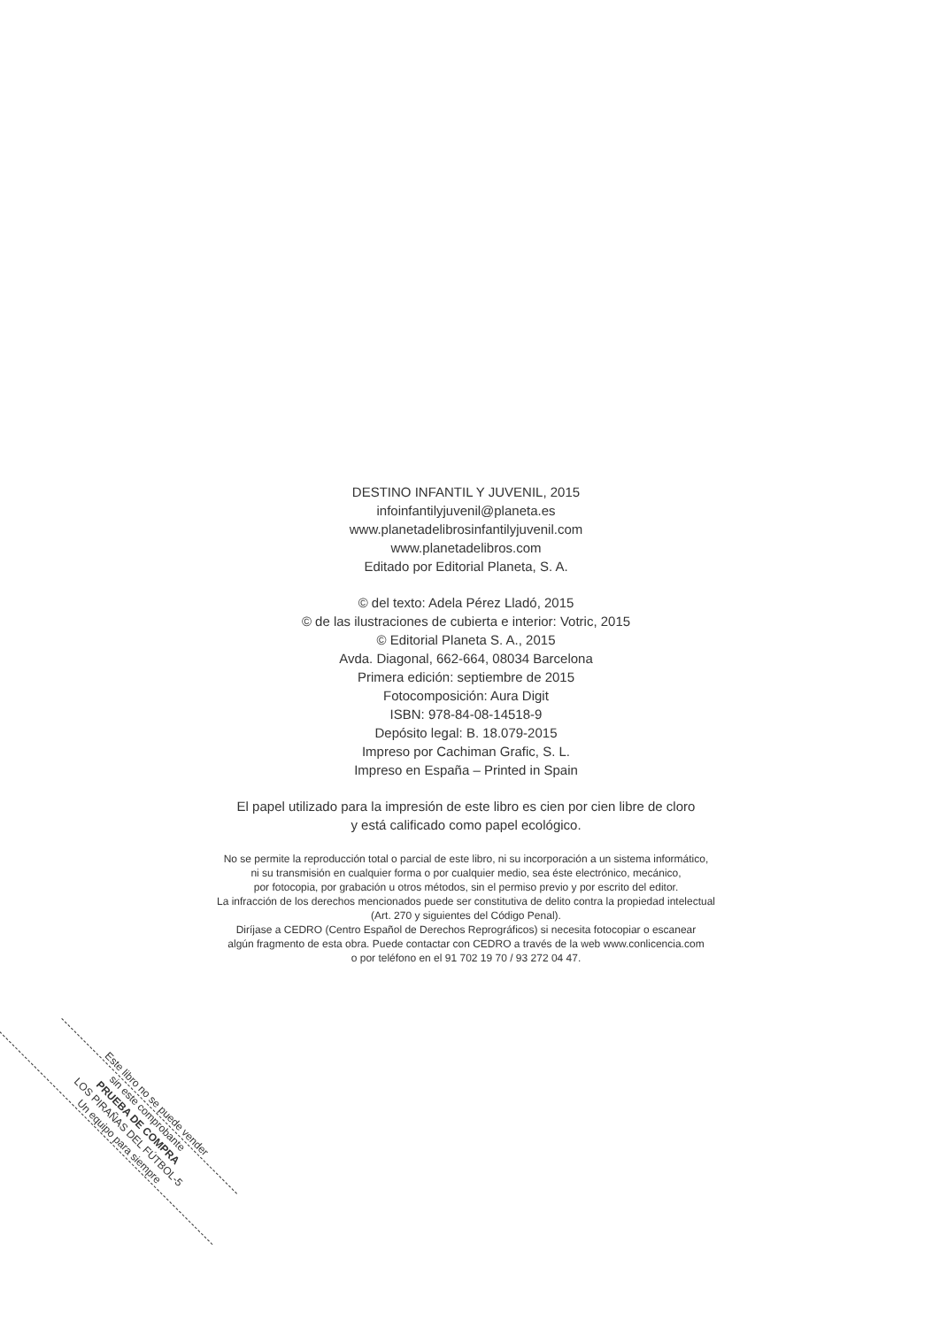DESTINO INFANTIL Y JUVENIL, 2015
infoinfantilyjuvenil@planeta.es
www.planetadelibrosinfantilyjuvenil.com
www.planetadelibros.com
Editado por Editorial Planeta, S. A.
© del texto: Adela Pérez Lladó, 2015
© de las ilustraciones de cubierta e interior: Votric, 2015
© Editorial Planeta S. A., 2015
Avda. Diagonal, 662-664, 08034 Barcelona
Primera edición: septiembre de 2015
Fotocomposición: Aura Digit
ISBN: 978-84-08-14518-9
Depósito legal: B. 18.079-2015
Impreso por Cachiman Grafic, S. L.
Impreso en España – Printed in Spain
El papel utilizado para la impresión de este libro es cien por cien libre de cloro
y está calificado como papel ecológico.
No se permite la reproducción total o parcial de este libro, ni su incorporación a un sistema informático,
ni su transmisión en cualquier forma o por cualquier medio, sea éste electrónico, mecánico,
por fotocopia, por grabación u otros métodos, sin el permiso previo y por escrito del editor.
La infracción de los derechos mencionados puede ser constitutiva de delito contra la propiedad intelectual
(Art. 270 y siguientes del Código Penal).
Diríjase a CEDRO (Centro Español de Derechos Reprográficos) si necesita fotocopiar o escanear
algún fragmento de esta obra. Puede contactar con CEDRO a través de la web www.conlicencia.com
o por teléfono en el 91 702 19 70 / 93 272 04 47.
Este libro no se puede vender
sin este comprobante
PRUEBA DE COMPRA
LOS PIRAÑAS DEL FÚTBOL-5
Un equipo para siempre